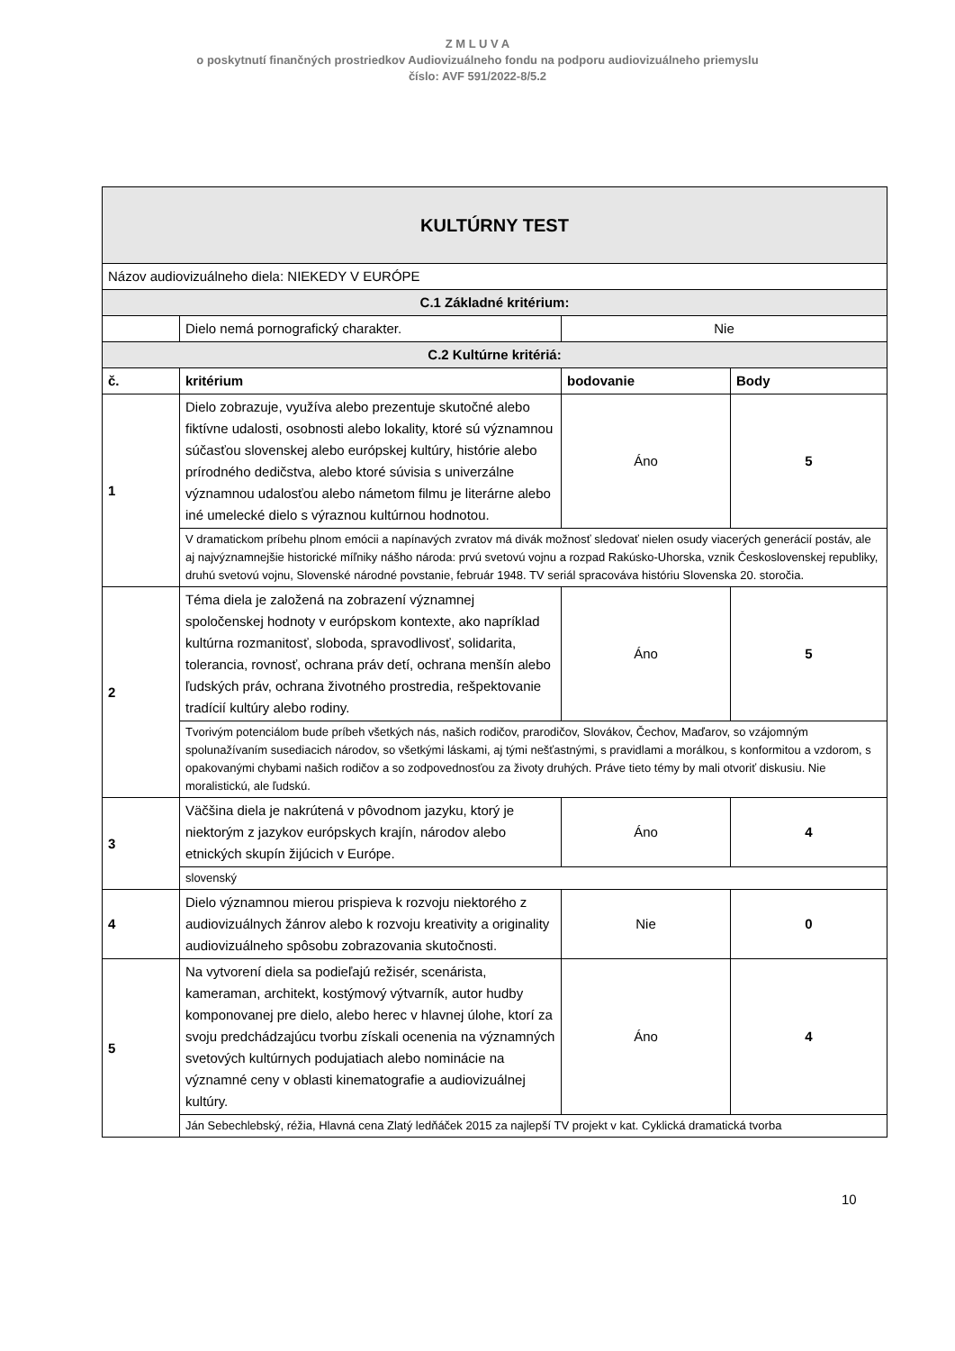Z M L U V A
o poskytnutí finančných prostriedkov Audiovizuálneho fondu na podporu audiovizuálneho priemyslu
číslo: AVF 591/2022-8/5.2
| KULTÚRNY TEST | | | |
| Názov audiovizuálneho diela: NIEKEDY V EURÓPE | | | |
| C.1 Základné kritérium: | | | |
| | Dielo nemá pornografický charakter. | Nie | |
| C.2 Kultúrne kritériá: | | | |
| č. | kritérium | bodovanie | Body |
| 1 | Dielo zobrazuje, využíva alebo prezentuje skutočné alebo fiktívne udalosti, osobnosti alebo lokality, ktoré sú významnou súčasťou slovenskej alebo európskej kultúry, histórie alebo prírodného dedičstva, alebo ktoré súvisia s univerzálne významnou udalosťou alebo námetom filmu je literárne alebo iné umelecké dielo s výraznou kultúrnou hodnotou. | Áno | 5 |
| | V dramatickom príbehu plnom emócii a napínavých zvratov má divák možnosť sledovať nielen osudy viacerých generácií postáv, ale aj najvýznamnejšie historické míľniky nášho národa: prvú svetovú vojnu a rozpad Rakúsko-Uhorska, vznik Československej republiky, druhú svetovú vojnu, Slovenské národné povstanie, február 1948. TV seriál spracováva históriu Slovenska 20. storočia. | | |
| 2 | Téma diela je založená na zobrazení významnej spoločenskej hodnoty v európskom kontexte, ako napríklad kultúrna rozmanitosť, sloboda, spravodlivosť, solidarita, tolerancia, rovnosť, ochrana práv detí, ochrana menšín alebo ľudských práv, ochrana životného prostredia, rešpektovanie tradícií kultúry alebo rodiny. | Áno | 5 |
| | Tvorivým potenciálom bude príbeh všetkých nás, našich rodičov, prarodičov, Slovákov, Čechov, Maďarov, so vzájomným spolunažívaním susediacich národov, so všetkými láskami, aj tými nešťastnými, s pravidlami a morálkou, s konformitou a vzdorom, s opakovanými chybami našich rodičov a so zodpovednosťou za životy druhých. Práve tieto témy by mali otvoriť diskusiu. Nie moralistickú, ale ľudskú. | | |
| 3 | Väčšina diela je nakrútená v pôvodnom jazyku, ktorý je niektorým z jazykov európskych krajín, národov alebo etnických skupín žijúcich v Európe. | Áno | 4 |
| | slovenský | | |
| 4 | Dielo významnou mierou prispieva k rozvoju niektorého z audiovizuálnych žánrov alebo k rozvoju kreativity a originality audiovizuálneho spôsobu zobrazovania skutočnosti. | Nie | 0 |
| 5 | Na vytvorení diela sa podieľajú režisér, scenárista, kameraman, architekt, kostýmový výtvarník, autor hudby komponovanej pre dielo, alebo herec v hlavnej úlohe, ktorí za svoju predchádzajúcu tvorbu získali ocenenia na významných svetových kultúrnych podujatiach alebo nominácie na významné ceny v oblasti kinematografie a audiovizuálnej kultúry. | Áno | 4 |
| | Ján Sebechlebský, réžia, Hlavná cena Zlatý ledňáček 2015 za najlepší TV projekt v kat. Cyklická dramatická tvorba | | |
10